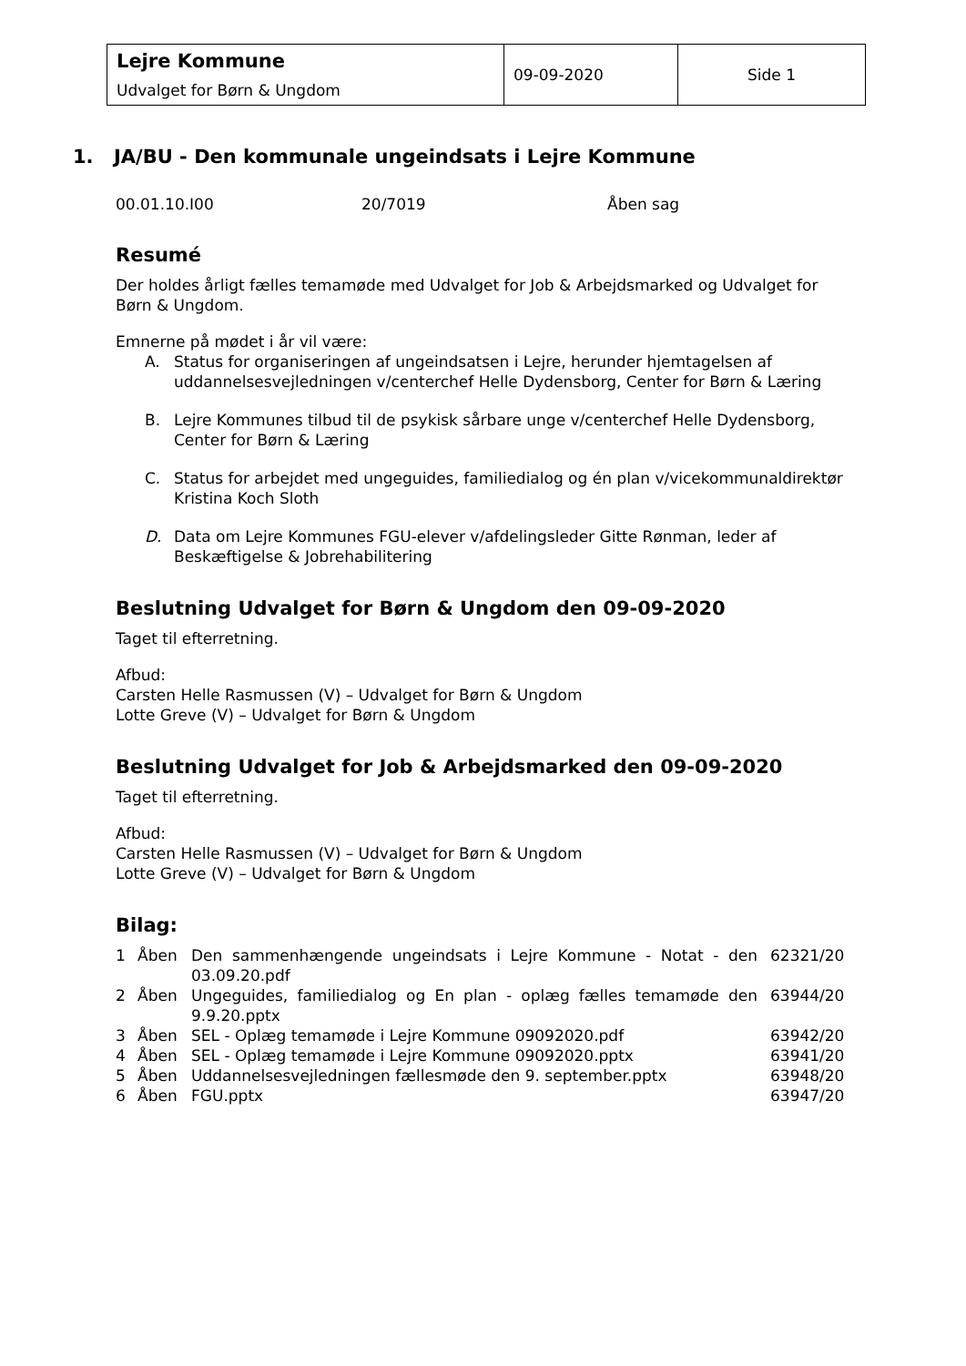| Lejre Kommune Udvalget for Børn & Ungdom | 09-09-2020 | Side 1 |
1. JA/BU - Den kommunale ungeindsats i Lejre Kommune
00.01.10.I00 20/7019 Åben sag
Resumé
Der holdes årligt fælles temamøde med Udvalget for Job & Arbejdsmarked og Udvalget for Børn & Ungdom.
Emnerne på mødet i år vil være:
A. Status for organiseringen af ungeindsatsen i Lejre, herunder hjemtagelsen af uddannelsesvejledningen v/centerchef Helle Dydensborg, Center for Børn & Læring
B. Lejre Kommunes tilbud til de psykisk sårbare unge v/centerchef Helle Dydensborg, Center for Børn & Læring
C. Status for arbejdet med ungeguides, familiedialog og én plan v/vicekommunaldirektør Kristina Koch Sloth
D. Data om Lejre Kommunes FGU-elever v/afdelingsleder Gitte Rønman, leder af Beskæftigelse & Jobrehabilitering
Beslutning Udvalget for Børn & Ungdom den 09-09-2020
Taget til efterretning.
Afbud:
Carsten Helle Rasmussen (V) – Udvalget for Børn & Ungdom
Lotte Greve (V) – Udvalget for Børn & Ungdom
Beslutning Udvalget for Job & Arbejdsmarked den 09-09-2020
Taget til efterretning.
Afbud:
Carsten Helle Rasmussen (V) – Udvalget for Børn & Ungdom
Lotte Greve (V) – Udvalget for Børn & Ungdom
Bilag:
| 1 | Åben | Den sammenhængende ungeindsats i Lejre Kommune - Notat - den 03.09.20.pdf | 62321/20 |
| 2 | Åben | Ungeguides, familiedialog og En plan - oplæg fælles temamøde den 9.9.20.pptx | 63944/20 |
| 3 | Åben | SEL - Oplæg temamøde i Lejre Kommune 09092020.pdf | 63942/20 |
| 4 | Åben | SEL - Oplæg temamøde i Lejre Kommune 09092020.pptx | 63941/20 |
| 5 | Åben | Uddannelsesvejledningen fællesmøde den 9. september.pptx | 63948/20 |
| 6 | Åben | FGU.pptx | 63947/20 |